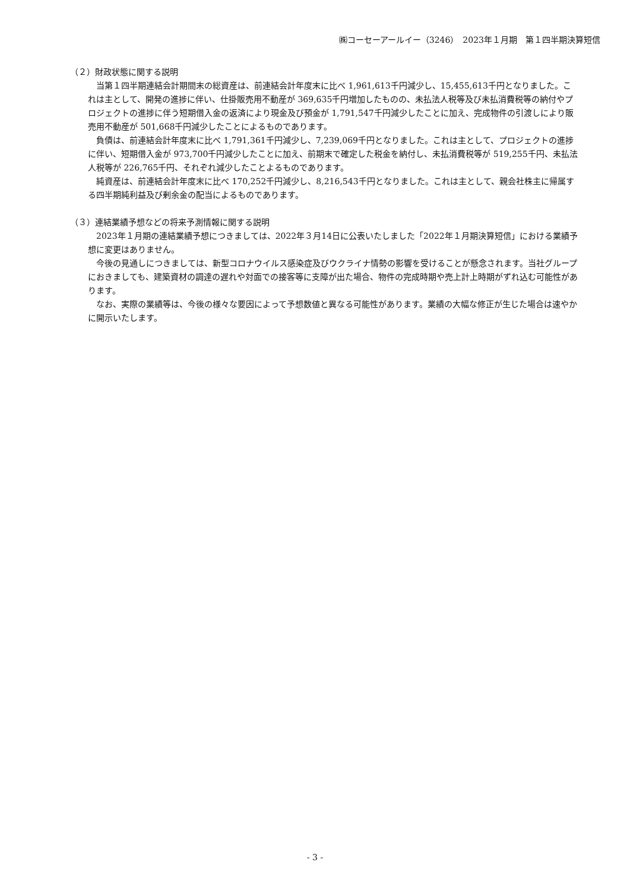㈱コーセーアールイー（3246）　2023年１月期　第１四半期決算短信
（２）財政状態に関する説明
当第１四半期連結会計期間末の総資産は、前連結会計年度末に比べ 1,961,613千円減少し、15,455,613千円となりました。これは主として、開発の進捗に伴い、仕掛販売用不動産が 369,635千円増加したものの、未払法人税等及び未払消費税等の納付やプロジェクトの進捗に伴う短期借入金の返済により現金及び預金が 1,791,547千円減少したことに加え、完成物件の引渡しにより販売用不動産が 501,668千円減少したことによるものであります。
負債は、前連結会計年度末に比べ 1,791,361千円減少し、7,239,069千円となりました。これは主として、プロジェクトの進捗に伴い、短期借入金が 973,700千円減少したことに加え、前期末で確定した税金を納付し、未払消費税等が 519,255千円、未払法人税等が 226,765千円、それぞれ減少したことよるものであります。
純資産は、前連結会計年度末に比べ 170,252千円減少し、8,216,543千円となりました。これは主として、親会社株主に帰属する四半期純利益及び剰余金の配当によるものであります。
（３）連結業績予想などの将来予測情報に関する説明
2023年１月期の連結業績予想につきましては、2022年３月14日に公表いたしました「2022年１月期決算短信」における業績予想に変更はありません。
今後の見通しにつきましては、新型コロナウイルス感染症及びウクライナ情勢の影響を受けることが懸念されます。当社グループにおきましても、建築資材の調達の遅れや対面での接客等に支障が出た場合、物件の完成時期や売上計上時期がずれ込む可能性があります。
なお、実際の業績等は、今後の様々な要因によって予想数値と異なる可能性があります。業績の大幅な修正が生じた場合は速やかに開示いたします。
- 3 -